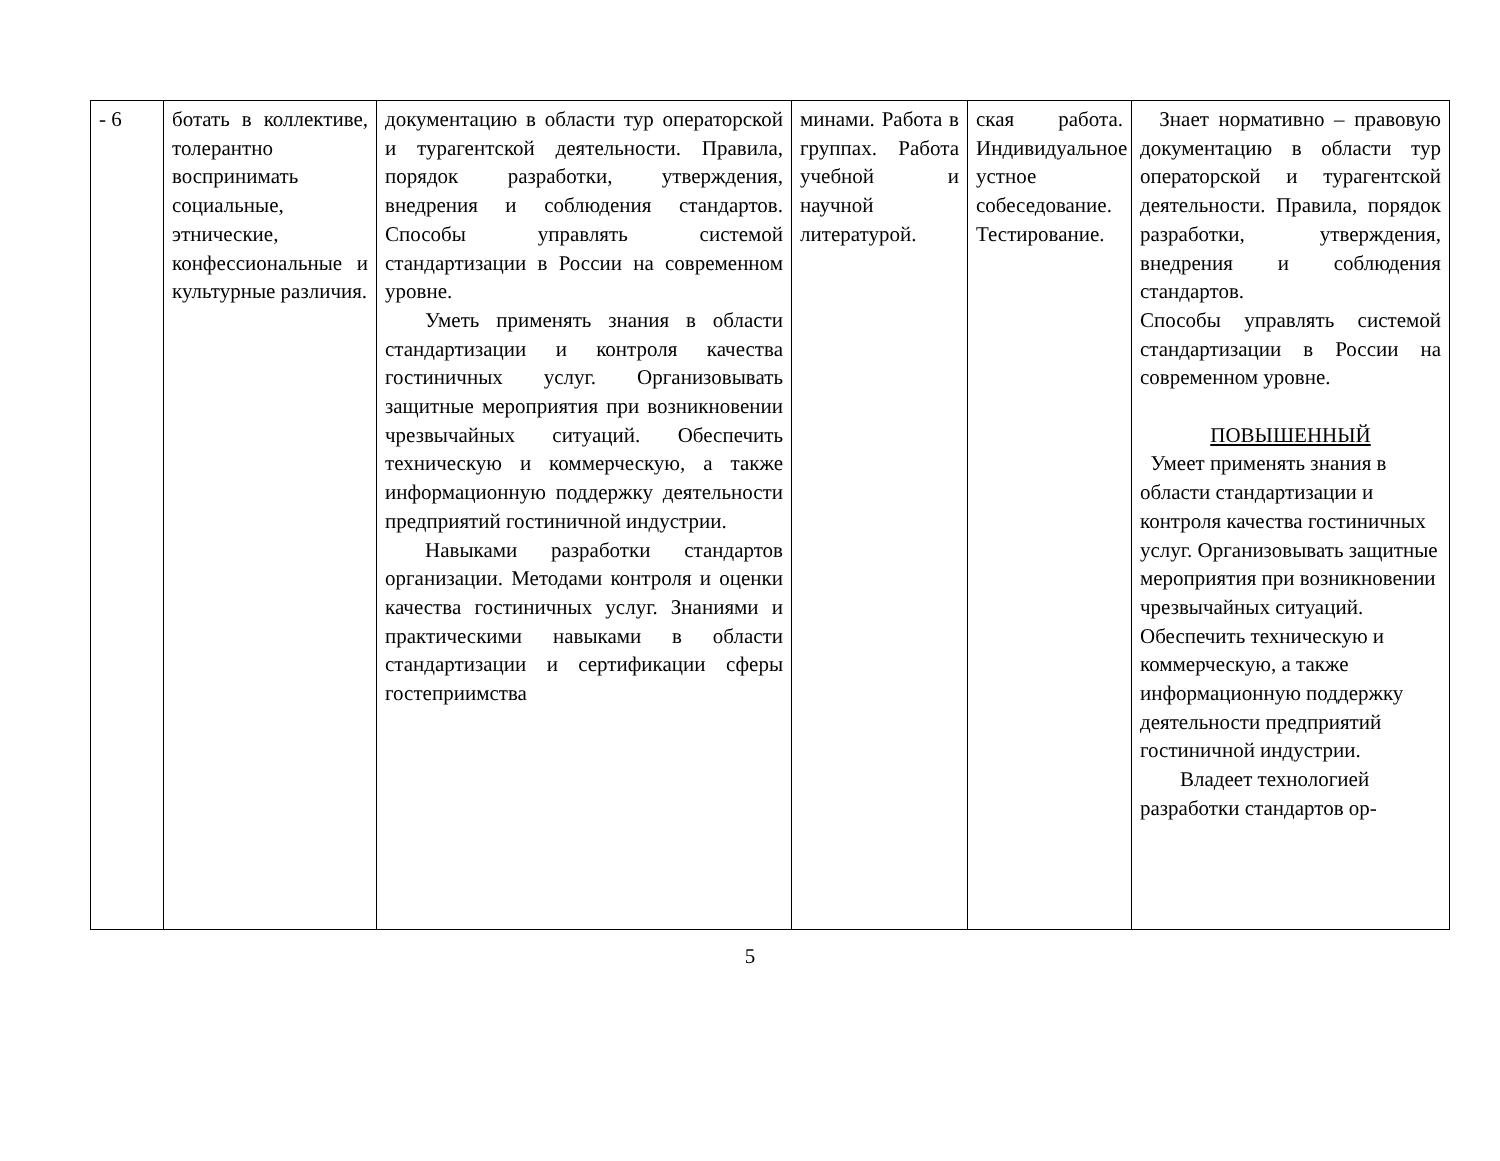| - 6 | ботать в коллективе, толерантно воспринимать социальные, этнические, конфессиональные и культурные различия. | документацию в области тур операторской и турагентской деятельности. Правила, порядок разработки, утверждения, внедрения и соблюдения стандартов. Способы управлять системой стандартизации в России на современном уровне. Уметь применять знания в области стандартизации и контроля качества гостиничных услуг. Организовывать защитные мероприятия при возникновении чрезвычайных ситуаций. Обеспечить техническую и коммерческую, а также информационную поддержку деятельности предприятий гостиничной индустрии. Навыками разработки стандартов организации. Методами контроля и оценки качества гостиничных услуг. Знаниями и практическими навыками в области стандартизации и сертификации сферы гостеприимства | минами. Работа в группах. Работа учебной и научной литературой. | ская работа. Индивидуальное устное собеседование. Тестирование. | Знает нормативно – правовую документацию в области тур операторской и турагентской деятельности. Правила, порядок разработки, утверждения, внедрения и соблюдения стандартов. Способы управлять системой стандартизации в России на современном уровне. ПОВЫШЕННЫЙ Умеет применять знания в области стандартизации и контроля качества гостиничных услуг. Организовывать защитные мероприятия при возникновении чрезвычайных ситуаций. Обеспечить техническую и коммерческую, а также информационную поддержку деятельности предприятий гостиничной индустрии. Владеет технологией разработки стандартов ор- |
5